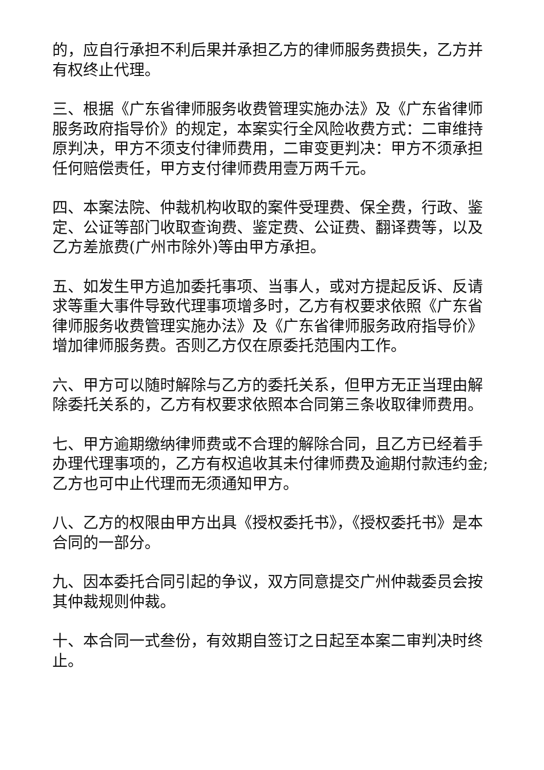的，应自行承担不利后果并承担乙方的律师服务费损失，乙方并有权终止代理。
三、根据《广东省律师服务收费管理实施办法》及《广东省律师服务政府指导价》的规定，本案实行全风险收费方式：二审维持原判决，甲方不须支付律师费用，二审变更判决：甲方不须承担任何赔偿责任，甲方支付律师费用壹万两千元。
四、本案法院、仲裁机构收取的案件受理费、保全费，行政、鉴定、公证等部门收取查询费、鉴定费、公证费、翻译费等，以及乙方差旅费(广州市除外)等由甲方承担。
五、如发生甲方追加委托事项、当事人，或对方提起反诉、反请求等重大事件导致代理事项增多时，乙方有权要求依照《广东省律师服务收费管理实施办法》及《广东省律师服务政府指导价》增加律师服务费。否则乙方仅在原委托范围内工作。
六、甲方可以随时解除与乙方的委托关系，但甲方无正当理由解除委托关系的，乙方有权要求依照本合同第三条收取律师费用。
七、甲方逾期缴纳律师费或不合理的解除合同，且乙方已经着手办理代理事项的，乙方有权追收其未付律师费及逾期付款违约金;乙方也可中止代理而无须通知甲方。
八、乙方的权限由甲方出具《授权委托书》，《授权委托书》是本合同的一部分。
九、因本委托合同引起的争议，双方同意提交广州仲裁委员会按其仲裁规则仲裁。
十、本合同一式叁份，有效期自签订之日起至本案二审判决时终止。